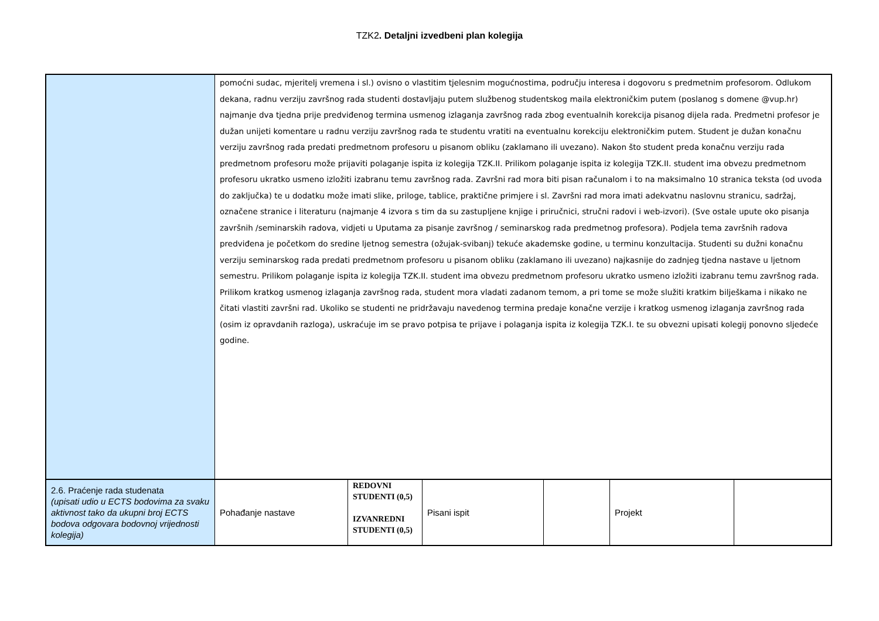TZK2. Detaljni izvedbeni plan kolegija
| | pomoćni sudac, mjeritelj vremena i sl.) ovisno o vlastitim tjelesnim mogućnostima, području interesa i dogovoru s predmetnim profesorom. Odlukom dekana, radnu verziju završnog rada studenti dostavljaju putem službenog studentskog maila elektroničkim putem (poslanog s domene @vup.hr) najmanje dva tjedna prije predviđenog termina usmenog izlaganja završnog rada zbog eventualnih korekcija pisanog dijela rada. Predmetni profesor je dužan unijeti komentare u radnu verziju završnog rada te studentu vratiti na eventualnu korekciju elektroničkim putem. Student je dužan konačnu verziju završnog rada predati predmetnom profesoru u pisanom obliku (zaklamano ili uvezano). Nakon što student preda konačnu verziju rada predmetnom profesoru može prijaviti polaganje ispita iz kolegija TZK.II. Prilikom polaganje ispita iz kolegija TZK.II. student ima obvezu predmetnom profesoru ukratko usmeno izložiti izabranu temu završnog rada. Završni rad mora biti pisan računalom i to na maksimalno 10 stranica teksta (od uvoda do zaključka) te u dodatku može imati slike, priloge, tablice, praktične primjere i sl. Završni rad mora imati adekvatnu naslovnu stranicu, sadržaj, označene stranice i literaturu (najmanje 4 izvora s tim da su zastupljene knjige i priručnici, stručni radovi i web-izvori). (Sve ostale upute oko pisanja završnih /seminarskih radova, vidjeti u Uputama za pisanje završnog / seminarskog rada predmetnog profesora). Podjela tema završnih radova predviđena je početkom do sredine ljetnog semestra (ožujak-svibanj) tekuće akademske godine, u terminu konzultacija. Studenti su dužni konačnu verziju seminarskog rada predati predmetnom profesoru u pisanom obliku (zaklamano ili uvezano) najkasnije do zadnjeg tjedna nastave u ljetnom semestru. Prilikom polaganje ispita iz kolegija TZK.II. student ima obvezu predmetnom profesoru ukratko usmeno izložiti izabranu temu završnog rada. Prilikom kratkog usmenog izlaganja završnog rada, student mora vladati zadanom temom, a pri tome se može služiti kratkim bilješkama i nikako ne čitati vlastiti završni rad. Ukoliko se studenti ne pridržavaju navedenog termina predaje konačne verzije i kratkog usmenog izlaganja završnog rada (osim iz opravdanih razloga), uskraćuje im se pravo potpisa te prijave i polaganja ispita iz kolegija TZK.I. te su obvezni upisati kolegij ponovno sljedeće godine. | | | | | |
| 2.6. Praćenje rada studenata (upisati udio u ECTS bodovima za svaku aktivnost tako da ukupni broj ECTS bodova odgovara bodovnoj vrijednosti kolegija) | Pohađanje nastave | REDOVNI STUDENTI (0,5) IZVANREDNI STUDENTI (0,5) | Pisani ispit | | Projekt | |